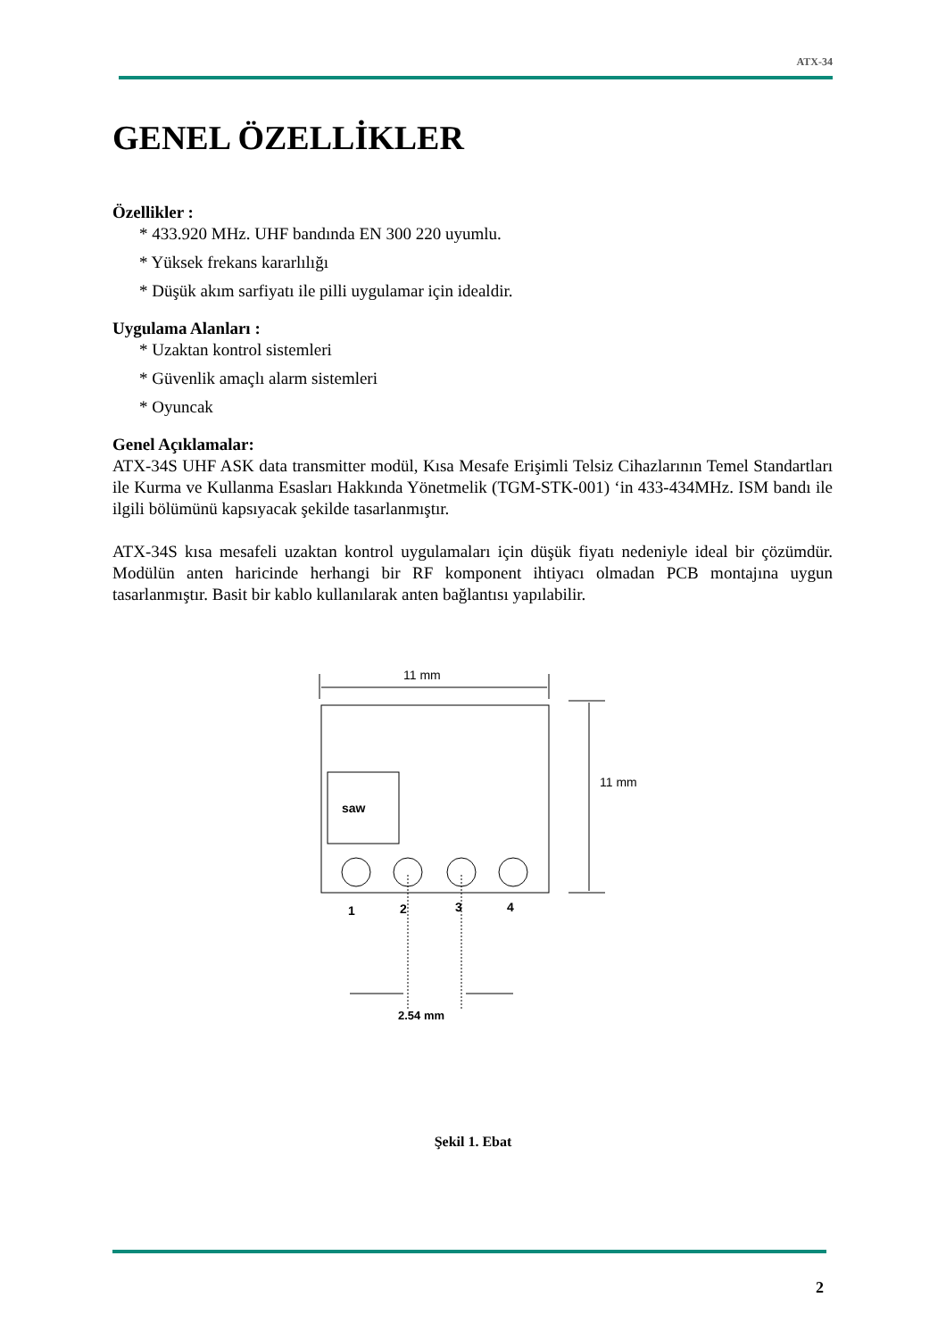ATX-34
GENEL ÖZELLİKLER
Özellikler :
* 433.920 MHz. UHF bandında EN 300 220 uyumlu.
* Yüksek frekans kararlılığı
* Düşük akım sarfiyatı ile pilli uygulamar için idealdir.
Uygulama Alanları :
* Uzaktan kontrol sistemleri
* Güvenlik amaçlı alarm sistemleri
* Oyuncak
Genel Açıklamalar:
ATX-34S UHF ASK data transmitter modül, Kısa Mesafe Erişimli Telsiz Cihazlarının Temel Standartları ile Kurma ve Kullanma Esasları Hakkında Yönetmelik (TGM-STK-001) ‘in 433-434MHz. ISM bandı ile ilgili bölümünü kapsıyacak şekilde tasarlanmıştır.
ATX-34S kısa mesafeli uzaktan kontrol uygulamaları için düşük fiyatı nedeniyle ideal bir çözümdür. Modülün anten haricinde herhangi bir RF komponent ihtiyacı olmadan PCB montajına uygun tasarlanmıştır. Basit bir kablo kullanılarak anten bağlantısı yapılabilir.
11 mm
11 mm
saw
1 2 3 4
2.54 mm
Şekil 1. Ebat
2